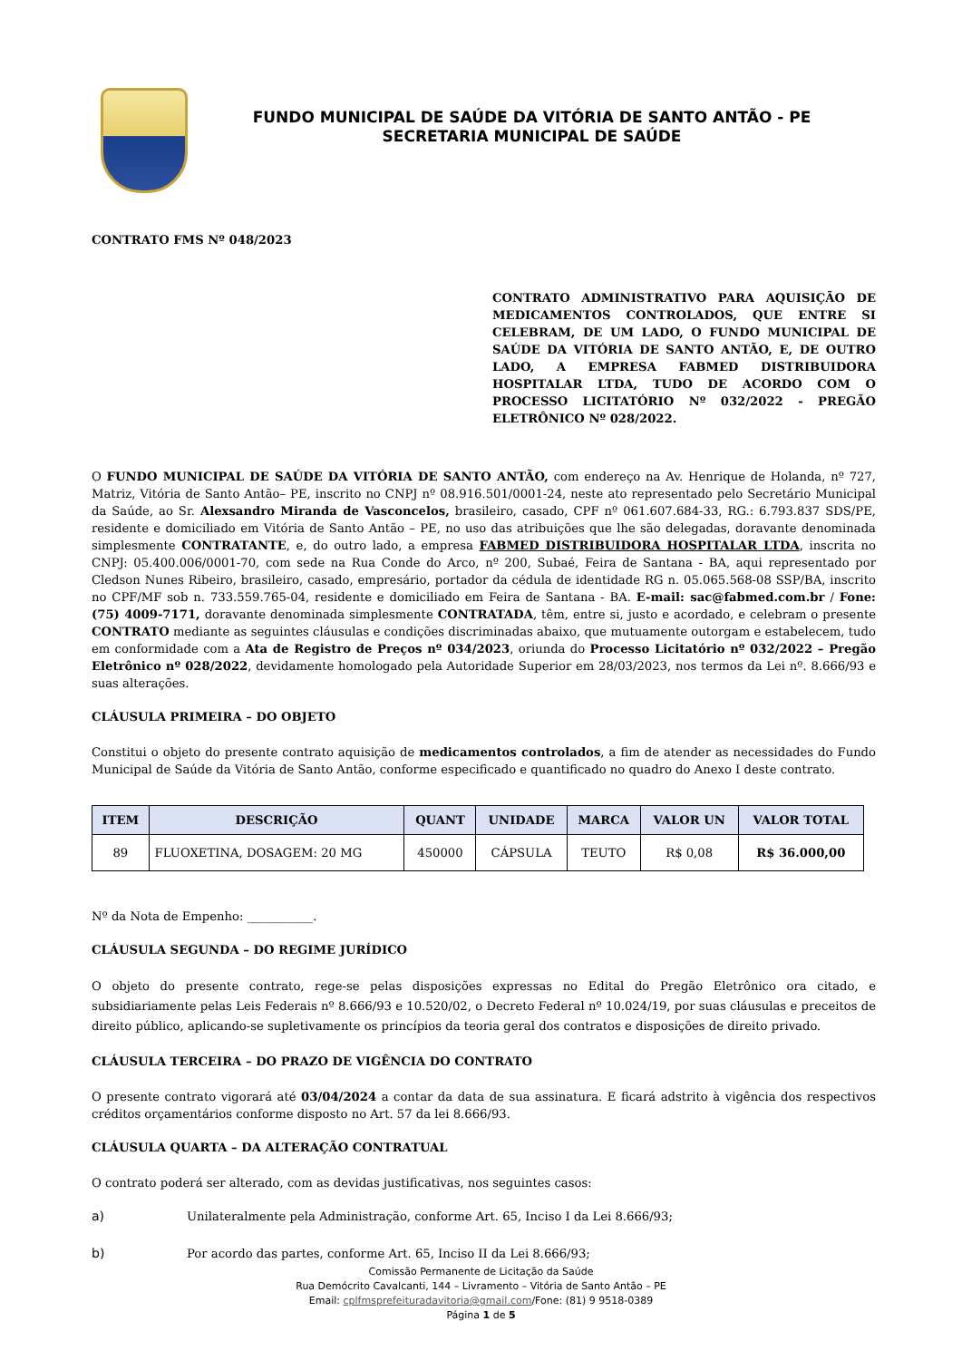FUNDO MUNICIPAL DE SAÚDE DA VITÓRIA DE SANTO ANTÃO - PE
SECRETARIA MUNICIPAL DE SAÚDE
CONTRATO FMS Nº 048/2023
CONTRATO ADMINISTRATIVO PARA AQUISIÇÃO DE MEDICAMENTOS CONTROLADOS, QUE ENTRE SI CELEBRAM, DE UM LADO, O FUNDO MUNICIPAL DE SAÚDE DA VITÓRIA DE SANTO ANTÃO, E, DE OUTRO LADO, A EMPRESA FABMED DISTRIBUIDORA HOSPITALAR LTDA, TUDO DE ACORDO COM O PROCESSO LICITATÓRIO Nº 032/2022 - PREGÃO ELETRÔNICO Nº 028/2022.
O FUNDO MUNICIPAL DE SAÚDE DA VITÓRIA DE SANTO ANTÃO, com endereço na Av. Henrique de Holanda, nº 727, Matriz, Vitória de Santo Antão– PE, inscrito no CNPJ nº 08.916.501/0001-24, neste ato representado pelo Secretário Municipal da Saúde, ao Sr. Alexsandro Miranda de Vasconcelos, brasileiro, casado, CPF nº 061.607.684-33, RG.: 6.793.837 SDS/PE, residente e domiciliado em Vitória de Santo Antão – PE, no uso das atribuições que lhe são delegadas, doravante denominada simplesmente CONTRATANTE, e, do outro lado, a empresa FABMED DISTRIBUIDORA HOSPITALAR LTDA, inscrita no CNPJ: 05.400.006/0001-70, com sede na Rua Conde do Arco, nº 200, Subaé, Feira de Santana - BA, aqui representado por Cledson Nunes Ribeiro, brasileiro, casado, empresário, portador da cédula de identidade RG n. 05.065.568-08 SSP/BA, inscrito no CPF/MF sob n. 733.559.765-04, residente e domiciliado em Feira de Santana - BA. E-mail: sac@fabmed.com.br / Fone: (75) 4009-7171, doravante denominada simplesmente CONTRATADA, têm, entre si, justo e acordado, e celebram o presente CONTRATO mediante as seguintes cláusulas e condições discriminadas abaixo, que mutuamente outorgam e estabelecem, tudo em conformidade com a Ata de Registro de Preços nº 034/2023, oriunda do Processo Licitatório nº 032/2022 – Pregão Eletrônico nº 028/2022, devidamente homologado pela Autoridade Superior em 28/03/2023, nos termos da Lei nº. 8.666/93 e suas alterações.
CLÁUSULA PRIMEIRA – DO OBJETO
Constitui o objeto do presente contrato aquisição de medicamentos controlados, a fim de atender as necessidades do Fundo Municipal de Saúde da Vitória de Santo Antão, conforme especificado e quantificado no quadro do Anexo I deste contrato.
| ITEM | DESCRIÇÃO | QUANT | UNIDADE | MARCA | VALOR UN | VALOR TOTAL |
| --- | --- | --- | --- | --- | --- | --- |
| 89 | FLUOXETINA, DOSAGEM: 20 MG | 450000 | CÁPSULA | TEUTO | R$ 0,08 | R$ 36.000,00 |
Nº da Nota de Empenho: ___________.
CLÁUSULA SEGUNDA – DO REGIME JURÍDICO
O objeto do presente contrato, rege-se pelas disposições expressas no Edital do Pregão Eletrônico ora citado, e subsidiariamente pelas Leis Federais nº 8.666/93 e 10.520/02, o Decreto Federal nº 10.024/19, por suas cláusulas e preceitos de direito público, aplicando-se supletivamente os princípios da teoria geral dos contratos e disposições de direito privado.
CLÁUSULA TERCEIRA – DO PRAZO DE VIGÊNCIA DO CONTRATO
O presente contrato vigorará até 03/04/2024 a contar da data de sua assinatura. E ficará adstrito à vigência dos respectivos créditos orçamentários conforme disposto no Art. 57 da lei 8.666/93.
CLÁUSULA QUARTA – DA ALTERAÇÃO CONTRATUAL
O contrato poderá ser alterado, com as devidas justificativas, nos seguintes casos:
a) Unilateralmente pela Administração, conforme Art. 65, Inciso I da Lei 8.666/93;
b) Por acordo das partes, conforme Art. 65, Inciso II da Lei 8.666/93;
Comissão Permanente de Licitação da Saúde
Rua Demócrito Cavalcanti, 144 – Livramento – Vitória de Santo Antão – PE
Email: cplfmsprefeituradavitoria@gmail.com/Fone: (81) 9 9518-0389
Página 1 de 5